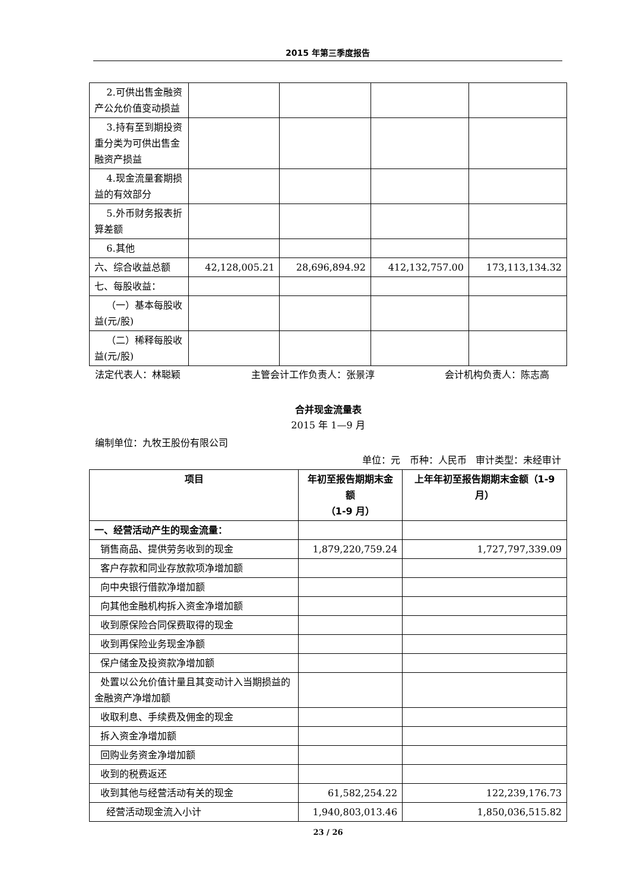2015 年第三季度报告
| 2.可供出售金融资产公允价值变动损益 | | | | |
| 3.持有至到期投资重分类为可供出售金融资产损益 | | | | |
| 4.现金流量套期损益的有效部分 | | | | |
| 5.外币财务报表折算差额 | | | | |
| 6.其他 | | | | |
| 六、综合收益总额 | 42,128,005.21 | 28,696,894.92 | 412,132,757.00 | 173,113,134.32 |
| 七、每股收益： | | | | |
| （一）基本每股收益(元/股) | | | | |
| （二）稀释每股收益(元/股) | | | | |
法定代表人：林聪颖 主管会计工作负责人：张景淳 会计机构负责人：陈志高
合并现金流量表
2015 年 1—9 月
编制单位：九牧王股份有限公司
单位：元 币种：人民币 审计类型：未经审计
| 项目 | 年初至报告期期末金额 （1-9 月） | 上年年初至报告期期末金额（1-9 月） |
| --- | --- | --- |
| 一、经营活动产生的现金流量： | | |
| 销售商品、提供劳务收到的现金 | 1,879,220,759.24 | 1,727,797,339.09 |
| 客户存款和同业存放款项净增加额 | | |
| 向中央银行借款净增加额 | | |
| 向其他金融机构拆入资金净增加额 | | |
| 收到原保险合同保费取得的现金 | | |
| 收到再保险业务现金净额 | | |
| 保户储金及投资款净增加额 | | |
| 处置以公允价值计量且其变动计入当期损益的金融资产净增加额 | | |
| 收取利息、手续费及佣金的现金 | | |
| 拆入资金净增加额 | | |
| 回购业务资金净增加额 | | |
| 收到的税费返还 | | |
| 收到其他与经营活动有关的现金 | 61,582,254.22 | 122,239,176.73 |
| 经营活动现金流入小计 | 1,940,803,013.46 | 1,850,036,515.82 |
23 / 26